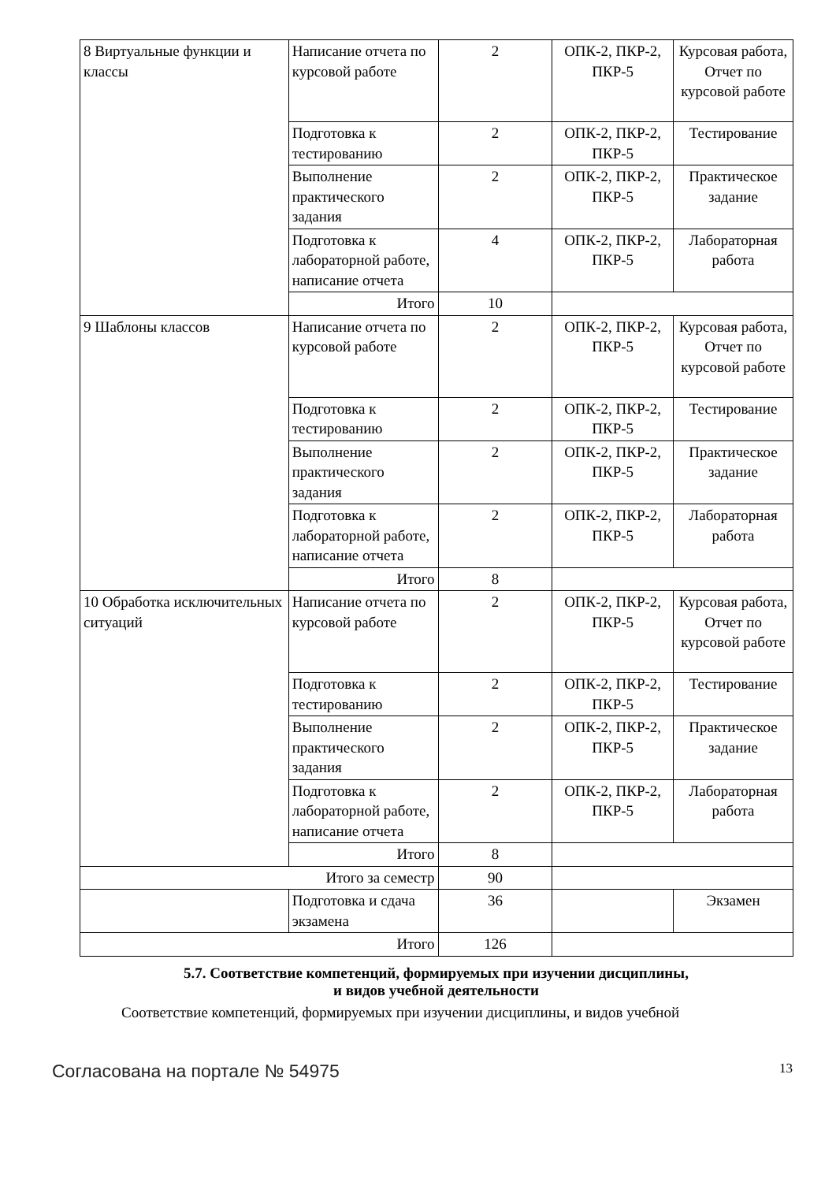| 8 Виртуальные функции и классы | Написание отчета по курсовой работе | 2 | ОПК-2, ПКР-2, ПКР-5 | Курсовая работа, Отчет по курсовой работе |
| | Подготовка к тестированию | 2 | ОПК-2, ПКР-2, ПКР-5 | Тестирование |
| | Выполнение практического задания | 2 | ОПК-2, ПКР-2, ПКР-5 | Практическое задание |
| | Подготовка к лабораторной работе, написание отчета | 4 | ОПК-2, ПКР-2, ПКР-5 | Лабораторная работа |
| | Итого | 10 | | |
| 9 Шаблоны классов | Написание отчета по курсовой работе | 2 | ОПК-2, ПКР-2, ПКР-5 | Курсовая работа, Отчет по курсовой работе |
| | Подготовка к тестированию | 2 | ОПК-2, ПКР-2, ПКР-5 | Тестирование |
| | Выполнение практического задания | 2 | ОПК-2, ПКР-2, ПКР-5 | Практическое задание |
| | Подготовка к лабораторной работе, написание отчета | 2 | ОПК-2, ПКР-2, ПКР-5 | Лабораторная работа |
| | Итого | 8 | | |
| 10 Обработка исключительных ситуаций | Написание отчета по курсовой работе | 2 | ОПК-2, ПКР-2, ПКР-5 | Курсовая работа, Отчет по курсовой работе |
| | Подготовка к тестированию | 2 | ОПК-2, ПКР-2, ПКР-5 | Тестирование |
| | Выполнение практического задания | 2 | ОПК-2, ПКР-2, ПКР-5 | Практическое задание |
| | Подготовка к лабораторной работе, написание отчета | 2 | ОПК-2, ПКР-2, ПКР-5 | Лабораторная работа |
| | Итого | 8 | | |
| Итого за семестр | | 90 | | |
| | Подготовка и сдача экзамена | 36 | | Экзамен |
| Итого | | 126 | | |
5.7. Соответствие компетенций, формируемых при изучении дисциплины,
и видов учебной деятельности
Соответствие компетенций, формируемых при изучении дисциплины, и видов учебной
Согласована на портале № 54975 13